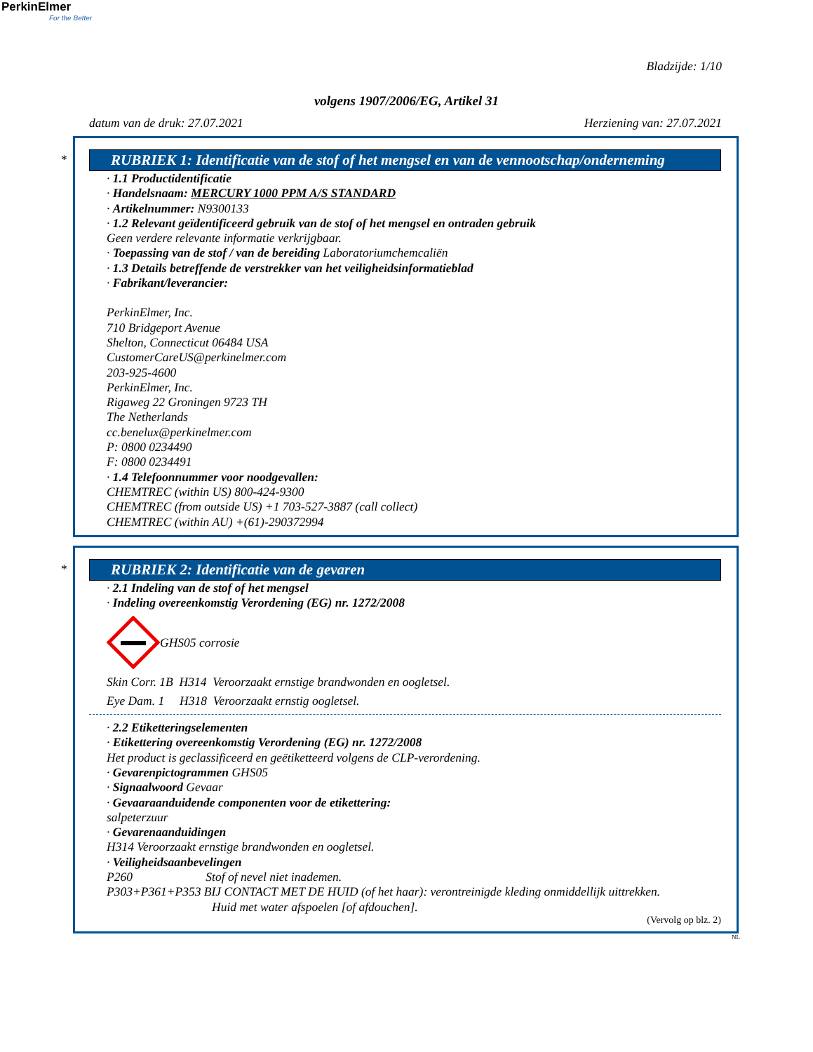PerkinElmer
For the Better
Bladzijde: 1/10
volgens 1907/2006/EG, Artikel 31
datum van de druk: 27.07.2021 Herziening van: 27.07.2021
*
RUBRIEK 1: Identificatie van de stof of het mengsel en van de vennootschap/onderneming
· 1.1 Productidentificatie
· Handelsnaam: MERCURY 1000 PPM A/S STANDARD
· Artikelnummer: N9300133
· 1.2 Relevant geïdentificeerd gebruik van de stof of het mengsel en ontraden gebruik
Geen verdere relevante informatie verkrijgbaar.
· Toepassing van de stof / van de bereiding Laboratoriumchemcaliën
· 1.3 Details betreffende de verstrekker van het veiligheidsinformatieblad
· Fabrikant/leverancier:
PerkinElmer, Inc.
710 Bridgeport Avenue
Shelton, Connecticut 06484 USA
CustomerCareUS@perkinelmer.com
203-925-4600
PerkinElmer, Inc.
Rigaweg 22 Groningen 9723 TH
The Netherlands
cc.benelux@perkinelmer.com
P: 0800 0234490
F: 0800 0234491
· 1.4 Telefoonnummer voor noodgevallen:
CHEMTREC (within US) 800-424-9300
CHEMTREC (from outside US) +1 703-527-3887 (call collect)
CHEMTREC (within AU) +(61)-290372994
*
RUBRIEK 2: Identificatie van de gevaren
· 2.1 Indeling van de stof of het mengsel
· Indeling overeenkomstig Verordening (EG) nr. 1272/2008
GHS05 corrosie
Skin Corr. 1B H314 Veroorzaakt ernstige brandwonden en oogletsel.
Eye Dam. 1 H318 Veroorzaakt ernstig oogletsel.
· 2.2 Etiketteringselementen
· Etikettering overeenkomstig Verordening (EG) nr. 1272/2008
Het product is geclassificeerd en geëtiketteerd volgens de CLP-verordening.
· Gevarenpictogrammen GHS05
· Signaalwoord Gevaar
· Gevaaraanduidende componenten voor de etikettering:
salpeterzuur
· Gevarenaanduidingen
H314 Veroorzaakt ernstige brandwonden en oogletsel.
· Veiligheidsaanbevelingen
P260 Stof of nevel niet inademen.
P303+P361+P353 BIJ CONTACT MET DE HUID (of het haar): verontreinigde kleding onmiddellijk uittrekken.
Huid met water afspoelen [of afdouchen].
(Vervolg op blz. 2)
NL